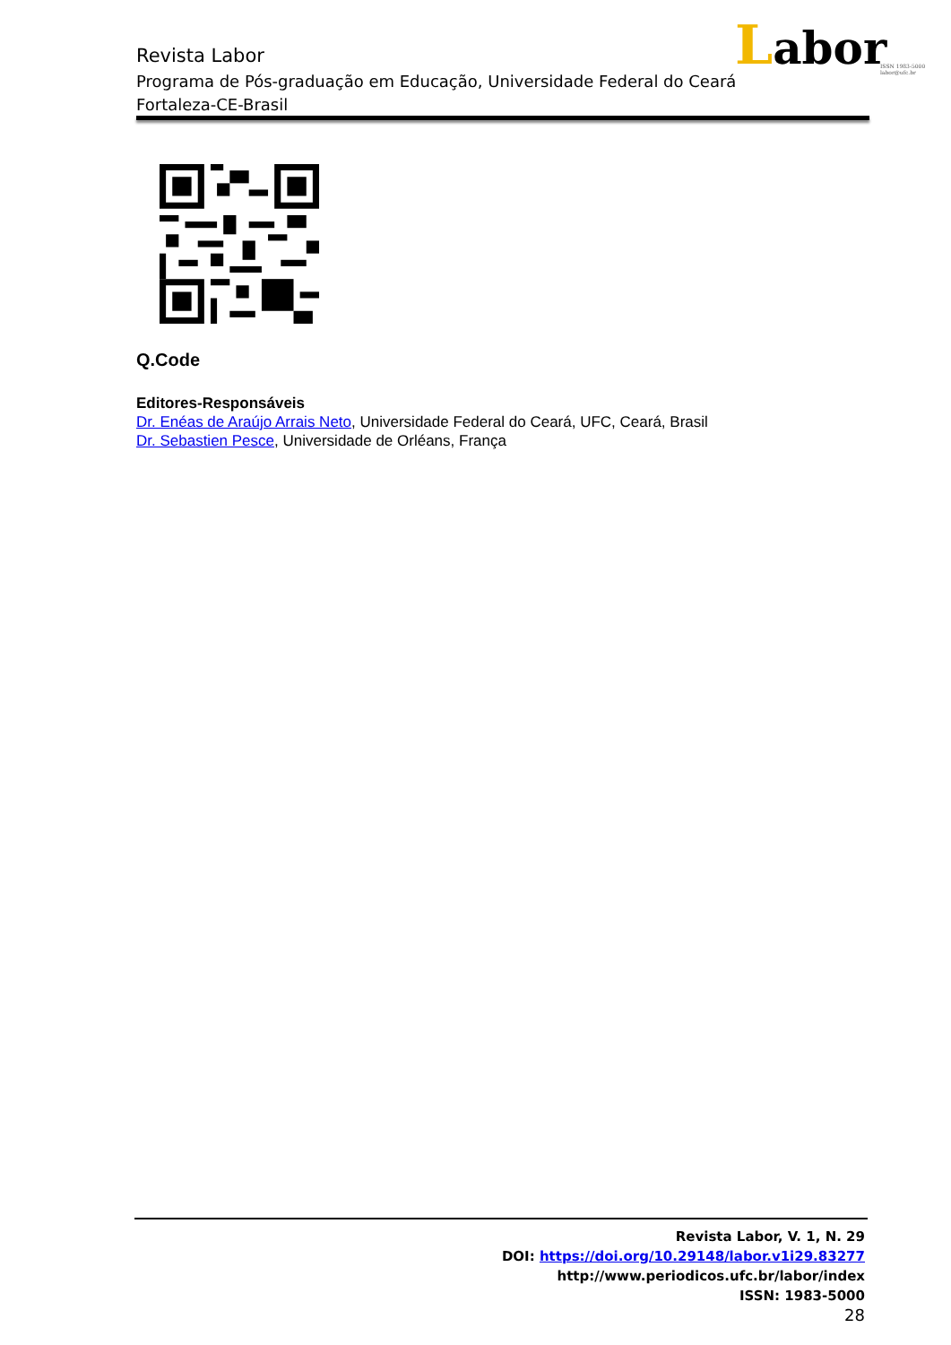Revista Labor
Programa de Pós-graduação em Educação, Universidade Federal do Ceará
Fortaleza-CE-Brasil
Labor
ISSN 1983-5000
labor@ufc.br
Q.Code
Editores-Responsáveis
Dr. Enéas de Araújo Arrais Neto, Universidade Federal do Ceará, UFC, Ceará, Brasil
Dr. Sebastien Pesce, Universidade de Orléans, França
Revista Labor, V. 1, N. 29
DOI: https://doi.org/10.29148/labor.v1i29.83277
http://www.periodicos.ufc.br/labor/index
ISSN: 1983-5000
28